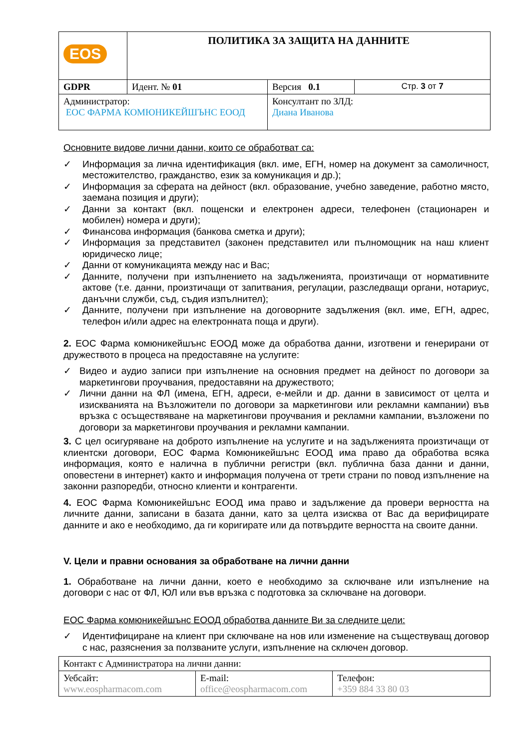| EOS | ПОЛИТИКА ЗА ЗАЩИТА НА ДАННИТЕ | | |
| GDPR | Идент. № 01 | Версия 0.1 | Стр. 3 от 7 |
| Администратор: ЕОС ФАРМА КОМЮНИКЕЙШЪНС ЕООД | | Консултант по ЗЛД: Диана Иванова | |
Основните видове лични данни, които се обработват са:
✓ Информация за лична идентификация (вкл. име, ЕГН, номер на документ за самоличност, местожителство, гражданство, език за комуникация и др.);
✓ Информация за сферата на дейност (вкл. образование, учебно заведение, работно място, заемана позиция и други);
✓ Данни за контакт (вкл. пощенски и електронен адреси, телефонен (стационарен и мобилен) номера и други);
✓ Финансова информация (банкова сметка и други);
✓ Информация за представител (законен представител или пълномощник на наш клиент юридическо лице;
✓ Данни от комуникацията между нас и Вас;
✓ Данните, получени при изпълнението на задълженията, произтичащи от нормативните актове (т.е. данни, произтичащи от запитвания, регулации, разследващи органи, нотариус, данъчни служби, съд, съдия изпълнител);
✓ Данните, получени при изпълнение на договорните задължения (вкл. име, ЕГН, адрес, телефон и/или адрес на електронната поща и други).
2. ЕОС Фарма комюникейшънс ЕООД може да обработва данни, изготвени и генерирани от дружеството в процеса на предоставяне на услугите:
✓ Видео и аудио записи при изпълнение на основния предмет на дейност по договори за маркетингови проучвания, предоставяни на дружеството;
✓ Лични данни на ФЛ (имена, ЕГН, адреси, е-мейли и др. данни в зависимост от целта и изискванията на Възложители по договори за маркетингови или рекламни кампании) във връзка с осъществяване на маркетингови проучвания и рекламни кампании, възложени по договори за маркетингови проучвания и рекламни кампании.
3. С цел осигуряване на доброто изпълнение на услугите и на задълженията произтичащи от клиентски договори, ЕОС Фарма Комюникейшънс ЕООД има право да обработва всяка информация, която е налична в публични регистри (вкл. публична база данни и данни, оповестени в интернет) както и информация получена от трети страни по повод изпълнение на законни разпоредби, относно клиенти и контрагенти.
4. ЕОС Фарма Комюникейшънс ЕООД има право и задължение да провери верността на личните данни, записани в базата данни, като за целта изисква от Вас да верифицирате данните и ако е необходимо, да ги коригирате или да потвърдите верността на своите данни.
V. Цели и правни основания за обработване на лични данни
1. Обработване на лични данни, което е необходимо за сключване или изпълнение на договори с нас от ФЛ, ЮЛ или във връзка с подготовка за сключване на договори.
ЕОС Фарма комюникейшънс ЕООД обработва данните Ви за следните цели:
✓ Идентифициране на клиент при сключване на нов или изменение на съществуващ договор с нас, разяснения за ползваните услуги, изпълнение на сключен договор.
| Контакт с Администратора на лични данни: | | |
| Уебсайт: www.eospharmacom.com | E-mail: office@eospharmacom.com | Телефон: +359 884 33 80 03 |